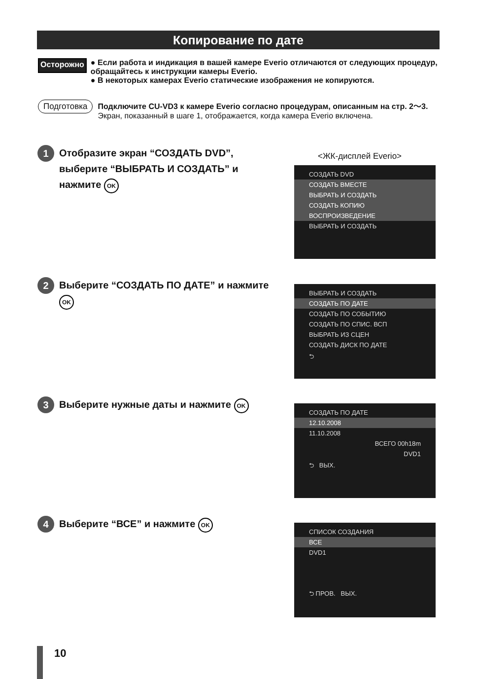Копирование по дате
Осторожно
● Если работа и индикация в вашей камере Everio отличаются от следующих процедур, обращайтесь к инструкции камеры Everio.
● В некоторых камерах Everio статические изображения не копируются.
Подготовка
Подключите CU-VD3 к камере Everio согласно процедурам, описанным на стр. 2～3.
Экран, показанный в шаге 1, отображается, когда камера Everio включена.
1
Отобразите экран “СОЗДАТЬ DVD”, выберите “ВЫБРАТЬ И СОЗДАТЬ” и нажмите OK
<ЖК-дисплей Everio>
СОЗДАТЬ DVD
СОЗДАТЬ ВМЕСТЕ
ВЫБРАТЬ И СОЗДАТЬ
СОЗДАТЬ КОПИЮ
ВОСПРОИЗВЕДЕНИЕ
ВЫБРАТЬ И СОЗДАТЬ
2
Выберите “СОЗДАТЬ ПО ДАТЕ” и нажмите OK
ВЫБРАТЬ И СОЗДАТЬ
СОЗДАТЬ ПО ДАТЕ
СОЗДАТЬ ПО СОБЫТИЮ
СОЗДАТЬ ПО СПИС. ВСП
ВЫБРАТЬ ИЗ СЦЕН
СОЗДАТЬ ДИСК ПО ДАТЕ
⮌
3
Выберите нужные даты и нажмите OK
СОЗДАТЬ ПО ДАТЕ
12.10.2008
11.10.2008
ВСЕГО 00h18m
DVD1
⮌ ВЫХ.
4
Выберите “ВСЕ” и нажмите OK
СПИСОК СОЗДАНИЯ
ВСЕ
DVD1
⮌ ПРОВ. ВЫХ.
10